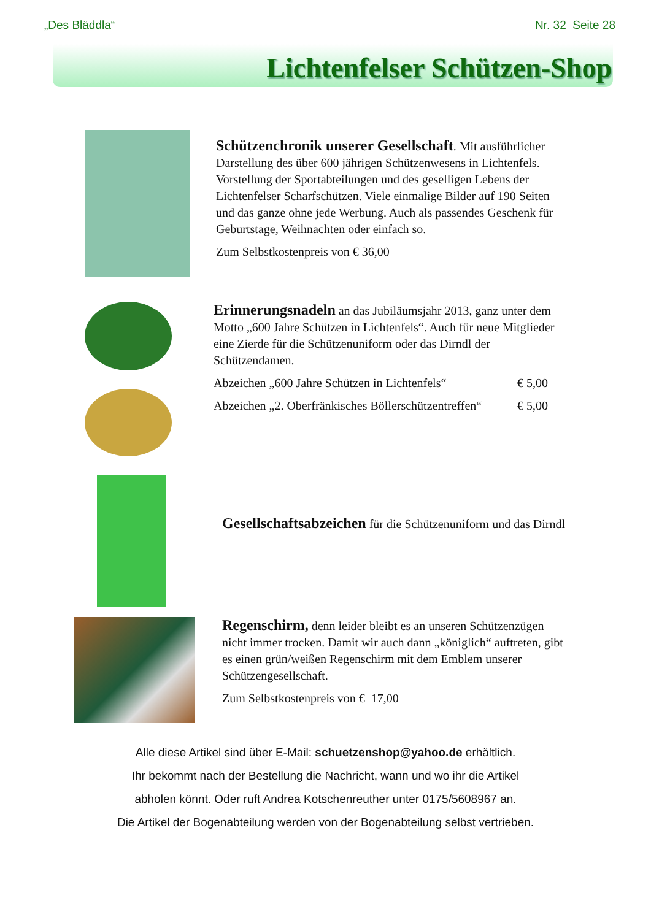„Des Bläddla“Nr. 32 Seite 28
Lichtenfelser Schützen-Shop
Schützenchronik unserer Gesellschaft. Mit ausführlicher Darstellung des über 600 jährigen Schützenwesens in Lichtenfels. Vorstellung der Sportabteilungen und des geselligen Lebens der Lichtenfelser Scharfschützen. Viele einmalige Bilder auf 190 Seiten und das ganze ohne jede Werbung. Auch als passendes Geschenk für Geburtstage, Weihnachten oder einfach so.
Zum Selbstkostenpreis von € 36,00
Erinnerungsnadeln an das Jubiläumsjahr 2013, ganz unter dem Motto „600 Jahre Schützen in Lichtenfels“. Auch für neue Mitglieder eine Zierde für die Schützenuniform oder das Dirndl der Schützendamen.
Abzeichen „600 Jahre Schützen in Lichtenfels“€ 5,00
Abzeichen „2. Oberfränkisches Böllerschützentreffen“€ 5,00
Gesellschaftsabzeichen für die Schützenuniform und das Dirndl
Regenschirm, denn leider bleibt es an unseren Schützenzügen nicht immer trocken. Damit wir auch dann „königlich“ auftreten, gibt es einen grün/weißen Regenschirm mit dem Emblem unserer Schützengesellschaft.
Zum Selbstkostenpreis von € 17,00
Alle diese Artikel sind über E-Mail: schuetzenshop@yahoo.de erhältlich.
Ihr bekommt nach der Bestellung die Nachricht, wann und wo ihr die Artikel
abholen könnt. Oder ruft Andrea Kotschenreuther unter 0175/5608967 an.
Die Artikel der Bogenabteilung werden von der Bogenabteilung selbst vertrieben.